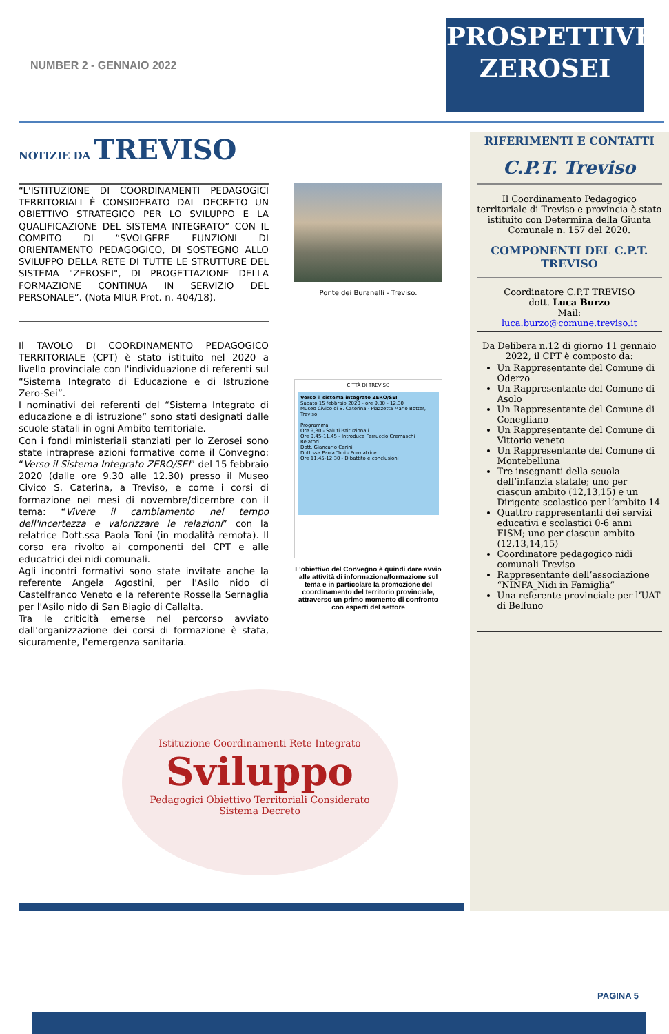NUMBER 2 - GENNAIO 2022
PROSPETTIVE
ZEROSEI
NOTIZIE DA TREVISO
“L'ISTITUZIONE DI COORDINAMENTI PEDAGOGICI TERRITORIALI È CONSIDERATO DAL DECRETO UN OBIETTIVO STRATEGICO PER LO SVILUPPO E LA QUALIFICAZIONE DEL SISTEMA INTEGRATO” CON IL COMPITO DI “SVOLGERE FUNZIONI DI ORIENTAMENTO PEDAGOGICO, DI SOSTEGNO ALLO SVILUPPO DELLA RETE DI TUTTE LE STRUTTURE DEL SISTEMA "ZEROSEI", DI PROGETTAZIONE DELLA FORMAZIONE CONTINUA IN SERVIZIO DEL PERSONALE”. (Nota MIUR Prot. n. 404/18).
Il TAVOLO DI COORDINAMENTO PEDAGOGICO TERRITORIALE (CPT) è stato istituito nel 2020 a livello provinciale con l'individuazione di referenti sul “Sistema Integrato di Educazione e di Istruzione Zero-Sei”.
I nominativi dei referenti del “Sistema Integrato di educazione e di istruzione” sono stati designati dalle scuole statali in ogni Ambito territoriale.
Con i fondi ministeriali stanziati per lo Zerosei sono state intraprese azioni formative come il Convegno: “Verso il Sistema Integrato ZERO/SEI” del 15 febbraio 2020 (dalle ore 9.30 alle 12.30) presso il Museo Civico S. Caterina, a Treviso, e come i corsi di formazione nei mesi di novembre/dicembre con il tema: “Vivere il cambiamento nel tempo dell'incertezza e valorizzare le relazioni” con la relatrice Dott.ssa Paola Toni (in modalità remota). Il corso era rivolto ai componenti del CPT e alle educatrici dei nidi comunali.
Agli incontri formativi sono state invitate anche la referente Angela Agostini, per l'Asilo nido di Castelfranco Veneto e la referente Rossella Sernaglia per l'Asilo nido di San Biagio di Callalta.
Tra le criticità emerse nel percorso avviato dall'organizzazione dei corsi di formazione è stata, sicuramente, l'emergenza sanitaria.
Ponte dei Buranelli - Treviso.
CITTÀ DI TREVISO
Verso il sistema integrato ZERO/SEI
Sabato 15 febbraio 2020 - ore 9,30 - 12,30
Museo Civico di S. Caterina - Piazzetta Mario Botter, Treviso
Programma
Ore 9,30 - Saluti istituzionali
Ore 9,45-11,45 - Introduce Ferruccio Cremaschi
Relatori
Dott. Giancarlo Cerini
Dott.ssa Paola Toni - Formatrice
Ore 11,45-12,30 - Dibattito e conclusioni
L’obiettivo del Convegno è quindi dare avvio alle attività di informazione/formazione sul tema e in particolare la promozione del coordinamento del territorio provinciale, attraverso un primo momento di confronto con esperti del settore
Istituzione Coordinamenti Rete Integrato
Sviluppo
Pedagogici Obiettivo Territoriali Considerato
Sistema Decreto
RIFERIMENTI E CONTATTI
C.P.T. Treviso
Il Coordinamento Pedagogico territoriale di Treviso e provincia è stato istituito con Determina della Giunta Comunale n. 157 del 2020.
COMPONENTI DEL C.P.T. TREVISO
Coordinatore C.P.T TREVISO
dott. Luca Burzo
Mail:
luca.burzo@comune.treviso.it
Da Delibera n.12 di giorno 11 gennaio 2022, il CPT è composto da:
Un Rappresentante del Comune di Oderzo
Un Rappresentante del Comune di Asolo
Un Rappresentante del Comune di Conegliano
Un Rappresentante del Comune di Vittorio veneto
Un Rappresentante del Comune di Montebelluna
Tre insegnanti della scuola dell’infanzia statale; uno per ciascun ambito (12,13,15) e un Dirigente scolastico per l’ambito 14
Quattro rappresentanti dei servizi educativi e scolastici 0-6 anni FISM; uno per ciascun ambito (12,13,14,15)
Coordinatore pedagogico nidi comunali Treviso
Rappresentante dell’associazione “NINFA_Nidi in Famiglia”
Una referente provinciale per l’UAT di Belluno
PAGINA 5